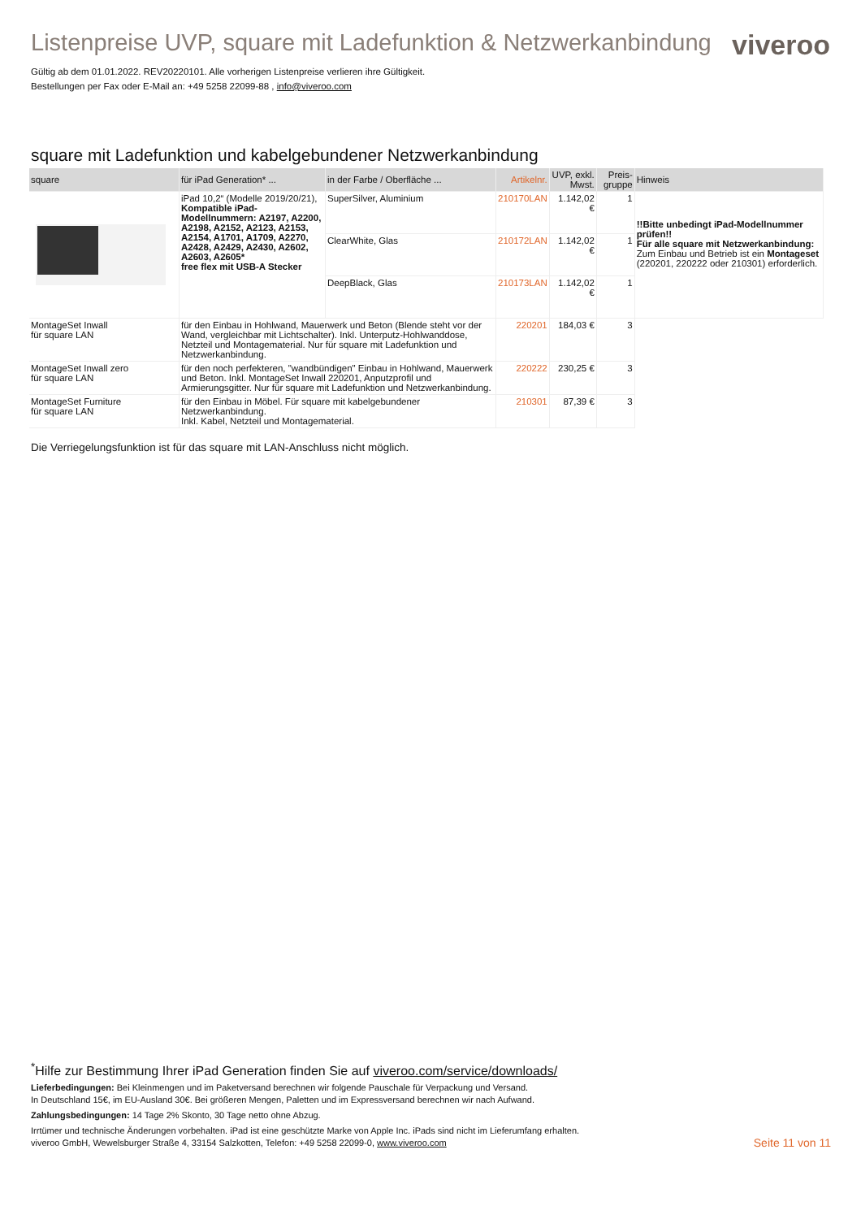Listenpreise UVP, square mit Ladefunktion & Netzwerkanbindung
viveroo
Gültig ab dem 01.01.2022. REV20220101. Alle vorherigen Listenpreise verlieren ihre Gültigkeit.
Bestellungen per Fax oder E-Mail an: +49 5258 22099-88 , info@viveroo.com
square mit Ladefunktion und kabelgebundener Netzwerkanbindung
| square | für iPad Generation* ... | in der Farbe / Oberfläche ... | Artikelnr. | UVP, exkl. Mwst. | Preis-gruppe | Hinweis |
| --- | --- | --- | --- | --- | --- | --- |
| | iPad 10,2“ (Modelle 2019/20/21), Kompatible iPad-Modellnummern: A2197, A2200, A2198, A2152, A2123, A2153, A2154, A1701, A1709, A2270, A2428, A2429, A2430, A2602, A2603, A2605* free flex mit USB-A Stecker | SuperSilver, Aluminium | 210170LAN | 1.142,02 € | 1 | !!Bitte unbedingt iPad-Modellnummer prüfen!! Für alle square mit Netzwerkanbindung: Zum Einbau und Betrieb ist ein Montageset (220201, 220222 oder 210301) erforderlich. |
| | | ClearWhite, Glas | 210172LAN | 1.142,02 € | 1 | |
| | | DeepBlack, Glas | 210173LAN | 1.142,02 € | 1 | |
| MontageSet Inwall für square LAN | für den Einbau in Hohlwand, Mauerwerk und Beton (Blende steht vor der Wand, vergleichbar mit Lichtschalter). Inkl. Unterputz-Hohlwanddose, Netzteil und Montagematerial. Nur für square mit Ladefunktion und Netzwerkanbindung. | | 220201 | 184,03 € | 3 | |
| MontageSet Inwall zero für square LAN | für den noch perfekteren, "wandbündigen" Einbau in Hohlwand, Mauerwerk und Beton. Inkl. MontageSet Inwall 220201, Anputzprofil und Armierungsgitter. Nur für square mit Ladefunktion und Netzwerkanbindung. | | 220222 | 230,25 € | 3 | |
| MontageSet Furniture für square LAN | für den Einbau in Möbel. Für square mit kabelgebundener Netzwerkanbindung. Inkl. Kabel, Netzteil und Montagematerial. | | 210301 | 87,39 € | 3 | |
Die Verriegelungsfunktion ist für das square mit LAN-Anschluss nicht möglich.
<sup>*</sup> Hilfe zur Bestimmung Ihrer iPad Generation finden Sie auf viveroo.com/service/downloads/
Lieferbedingungen: Bei Kleinmengen und im Paketversand berechnen wir folgende Pauschale für Verpackung und Versand.
In Deutschland 15€, im EU-Ausland 30€. Bei größeren Mengen, Paletten und im Expressversand berechnen wir nach Aufwand.
Zahlungsbedingungen: 14 Tage 2% Skonto, 30 Tage netto ohne Abzug.
Irrtümer und technische Änderungen vorbehalten. iPad ist eine geschützte Marke von Apple Inc. iPads sind nicht im Lieferumfang erhalten.
viveroo GmbH, Wewelsburger Straße 4, 33154 Salzkotten, Telefon: +49 5258 22099-0, www.viveroo.com
Seite 11 von 11